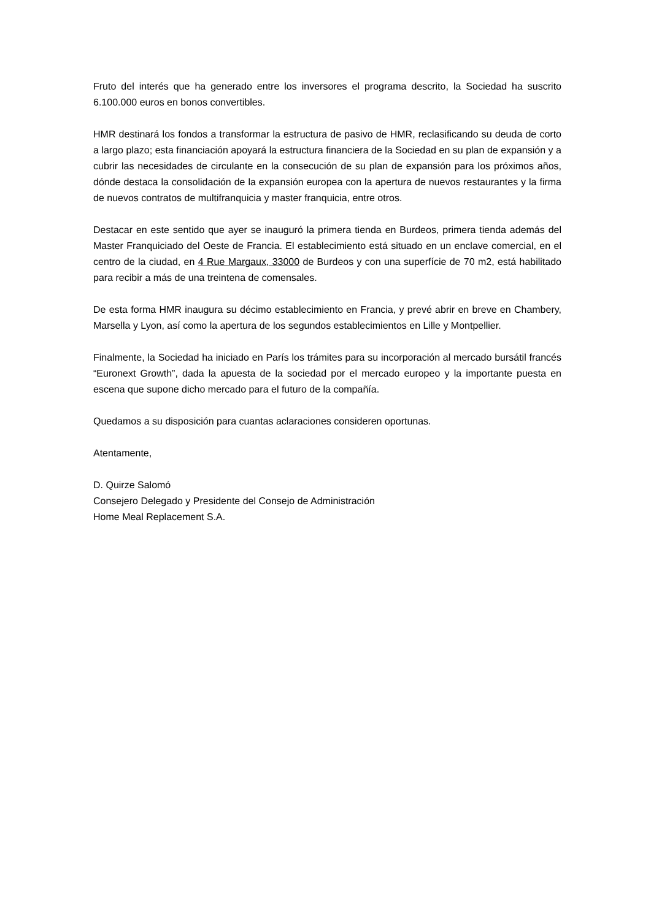Fruto del interés que ha generado entre los inversores el programa descrito, la Sociedad ha suscrito 6.100.000 euros en bonos convertibles.
HMR destinará los fondos a transformar la estructura de pasivo de HMR, reclasificando su deuda de corto a largo plazo; esta financiación apoyará la estructura financiera de la Sociedad en su plan de expansión y a cubrir las necesidades de circulante en la consecución de su plan de expansión para los próximos años, dónde destaca la consolidación de la expansión europea con la apertura de nuevos restaurantes y la firma de nuevos contratos de multifranquicia y master franquicia, entre otros.
Destacar en este sentido que ayer se inauguró la primera tienda en Burdeos, primera tienda además del Master Franquiciado del Oeste de Francia. El establecimiento está situado en un enclave comercial, en el centro de la ciudad, en 4 Rue Margaux, 33000 de Burdeos y con una superfície de 70 m2, está habilitado para recibir a más de una treintena de comensales.
De esta forma HMR inaugura su décimo establecimiento en Francia, y prevé abrir en breve en Chambery, Marsella y Lyon, así como la apertura de los segundos establecimientos en Lille y Montpellier.
Finalmente, la Sociedad ha iniciado en París los trámites para su incorporación al mercado bursátil francés “Euronext Growth”, dada la apuesta de la sociedad por el mercado europeo y la importante puesta en escena que supone dicho mercado para el futuro de la compañía.
Quedamos a su disposición para cuantas aclaraciones consideren oportunas.
Atentamente,
D. Quirze Salomó
Consejero Delegado y Presidente del Consejo de Administración
Home Meal Replacement S.A.